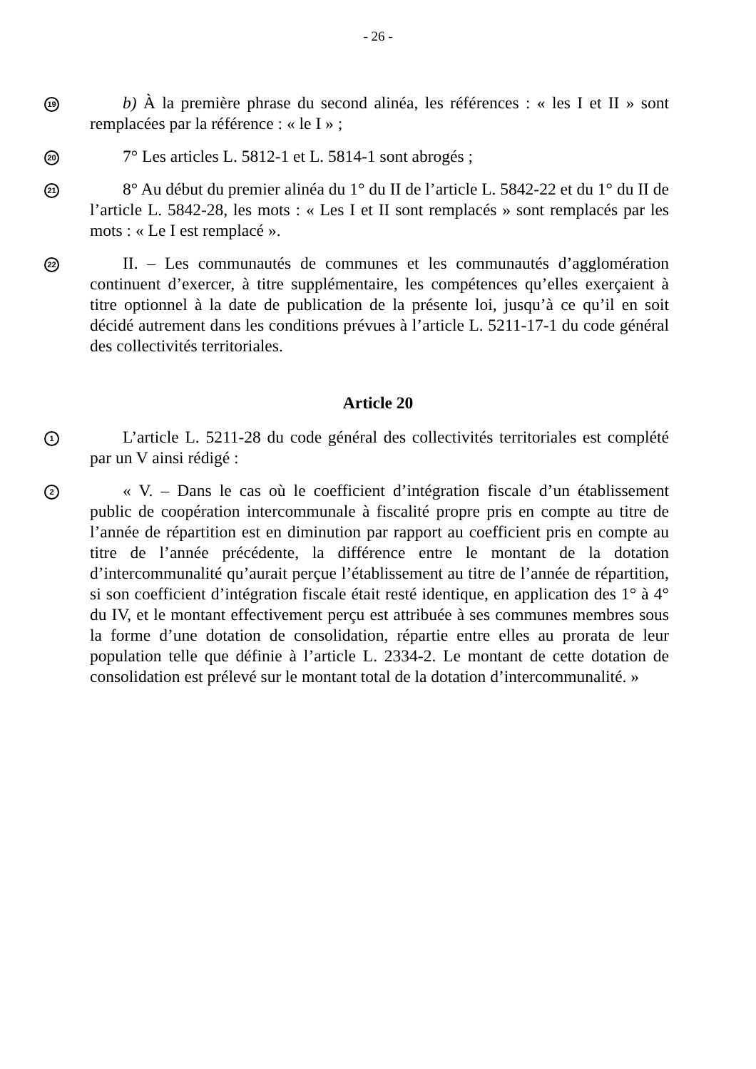- 26 -
19
b) À la première phrase du second alinéa, les références : « les I et II » sont remplacées par la référence : « le I » ;
20
7° Les articles L. 5812-1 et L. 5814-1 sont abrogés ;
21
8° Au début du premier alinéa du 1° du II de l’article L. 5842-22 et du 1° du II de l’article L. 5842-28, les mots : « Les I et II sont remplacés » sont remplacés par les mots : « Le I est remplacé ».
22
II. – Les communautés de communes et les communautés d’agglomération continuent d’exercer, à titre supplémentaire, les compétences qu’elles exerçaient à titre optionnel à la date de publication de la présente loi, jusqu’à ce qu’il en soit décidé autrement dans les conditions prévues à l’article L. 5211-17-1 du code général des collectivités territoriales.
Article 20
1
L’article L. 5211-28 du code général des collectivités territoriales est complété par un V ainsi rédigé :
2
« V. – Dans le cas où le coefficient d’intégration fiscale d’un établissement public de coopération intercommunale à fiscalité propre pris en compte au titre de l’année de répartition est en diminution par rapport au coefficient pris en compte au titre de l’année précédente, la différence entre le montant de la dotation d’intercommunalité qu’aurait perçue l’établissement au titre de l’année de répartition, si son coefficient d’intégration fiscale était resté identique, en application des 1° à 4° du IV, et le montant effectivement perçu est attribuée à ses communes membres sous la forme d’une dotation de consolidation, répartie entre elles au prorata de leur population telle que définie à l’article L. 2334-2. Le montant de cette dotation de consolidation est prélevé sur le montant total de la dotation d’intercommunalité. »